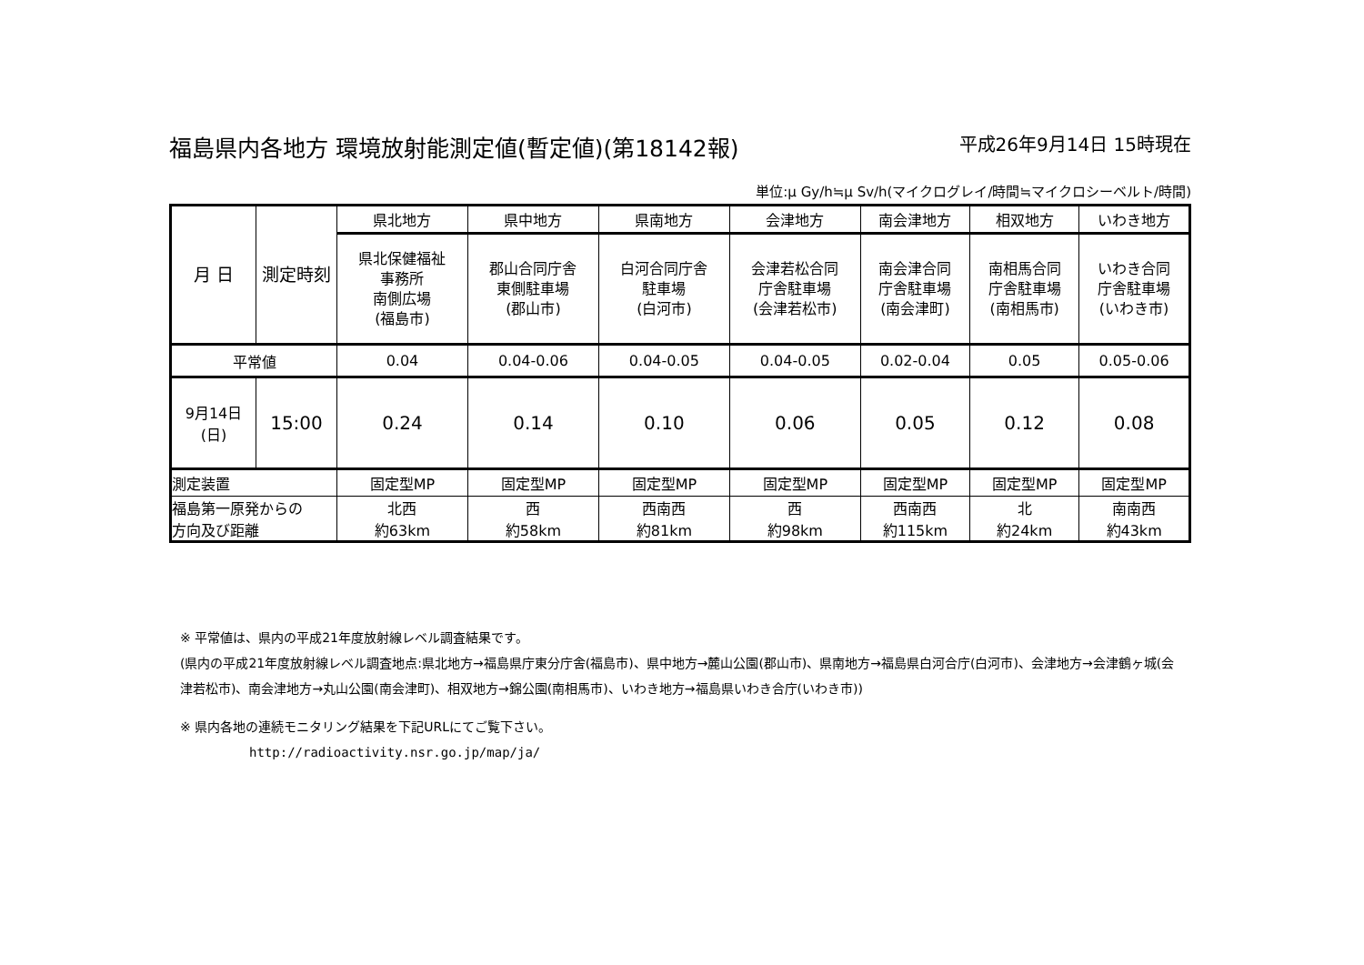福島県内各地方 環境放射能測定値(暫定値)(第18142報) 平成26年9月14日 15時現在
単位:μ Gy/h≒μ Sv/h(マイクログレイ/時間≒マイクロシーベルト/時間)
| 月 日 | 測定時刻 | 県北地方 | 県中地方 | 県南地方 | 会津地方 | 南会津地方 | 相双地方 | いわき地方 |
| --- | --- | --- | --- | --- | --- | --- | --- | --- |
| | | 県北保健福祉 事務所 南側広場 (福島市) | 郡山合同庁舎 東側駐車場 (郡山市) | 白河合同庁舎 駐車場 (白河市) | 会津若松合同 庁舎駐車場 (会津若松市) | 南会津合同 庁舎駐車場 (南会津町) | 南相馬合同 庁舎駐車場 (南相馬市) | いわき合同 庁舎駐車場 (いわき市) |
| 平常値 | | 0.04 | 0.04-0.06 | 0.04-0.05 | 0.04-0.05 | 0.02-0.04 | 0.05 | 0.05-0.06 |
| 9月14日 (日) | 15:00 | 0.24 | 0.14 | 0.10 | 0.06 | 0.05 | 0.12 | 0.08 |
| 測定装置 | | 固定型MP | 固定型MP | 固定型MP | 固定型MP | 固定型MP | 固定型MP | 固定型MP |
| 福島第一原発からの 方向及び距離 | | 北西 約63km | 西 約58km | 西南西 約81km | 西 約98km | 西南西 約115km | 北 約24km | 南南西 約43km |
※ 平常値は、県内の平成21年度放射線レベル調査結果です。
(県内の平成21年度放射線レベル調査地点:県北地方→福島県庁東分庁舎(福島市)、県中地方→麓山公園(郡山市)、県南地方→福島県白河合庁(白河市)、会津地方→会津鶴ヶ城(会津若松市)、南会津地方→丸山公園(南会津町)、相双地方→錦公園(南相馬市)、いわき地方→福島県いわき合庁(いわき市))
※ 県内各地の連続モニタリング結果を下記URLにてご覧下さい。
http://radioactivity.nsr.go.jp/map/ja/